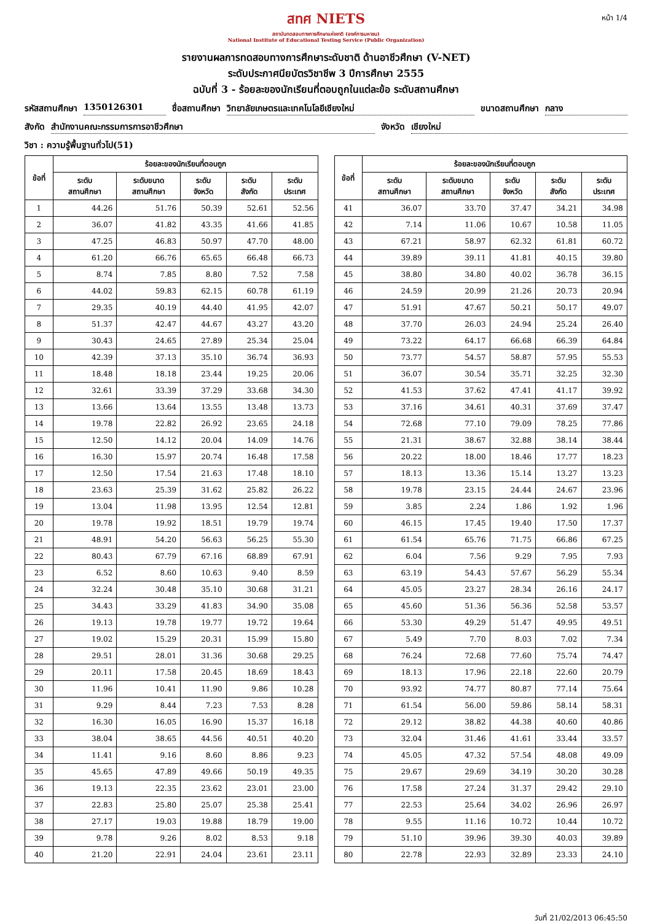หน้า 1/4
สทศ NIETS
สถาบันทดสอบทางการศึกษาแห่งชาติ (องค์การมหาชน)
National Institute of Educational Testing Service (Public Organization)
รายงานผลการทดสอบทางการศึกษาระดับชาติ ด้านอาชีวศึกษา (V-NET)
ระดับประกาศนียบัตรวิชาชีพ 3 ปีการศึกษา 2555
ฉบับที่ 3 - ร้อยละของนักเรียนที่ตอบถูกในแต่ละข้อ ระดับสถานศึกษา
รหัสสถานศึกษา 1350126301 ชื่อสถานศึกษา วิทยาลัยเกษตรและเทคโนโลยีเชียงใหม่ ขนาดสถานศึกษา กลาง
สังกัด สำนักงานคณะกรรมการการอาชีวศึกษา จังหวัด เชียงใหม่
วิชา : ความรู้พื้นฐานทั่วไป(51)
| ข้อที่ | ร้อยละของนักเรียนที่ตอบถูก | | | | |
| --- | --- | --- | --- | --- | --- |
| | ระดับ สถานศึกษา | ระดับขนาด สถานศึกษา | ระดับ จังหวัด | ระดับ สังกัด | ระดับ ประเทศ |
| 1 | 44.26 | 51.76 | 50.39 | 52.61 | 52.56 |
| 2 | 36.07 | 41.82 | 43.35 | 41.66 | 41.85 |
| 3 | 47.25 | 46.83 | 50.97 | 47.70 | 48.00 |
| 4 | 61.20 | 66.76 | 65.65 | 66.48 | 66.73 |
| 5 | 8.74 | 7.85 | 8.80 | 7.52 | 7.58 |
| 6 | 44.02 | 59.83 | 62.15 | 60.78 | 61.19 |
| 7 | 29.35 | 40.19 | 44.40 | 41.95 | 42.07 |
| 8 | 51.37 | 42.47 | 44.67 | 43.27 | 43.20 |
| 9 | 30.43 | 24.65 | 27.89 | 25.34 | 25.04 |
| 10 | 42.39 | 37.13 | 35.10 | 36.74 | 36.93 |
| 11 | 18.48 | 18.18 | 23.44 | 19.25 | 20.06 |
| 12 | 32.61 | 33.39 | 37.29 | 33.68 | 34.30 |
| 13 | 13.66 | 13.64 | 13.55 | 13.48 | 13.73 |
| 14 | 19.78 | 22.82 | 26.92 | 23.65 | 24.18 |
| 15 | 12.50 | 14.12 | 20.04 | 14.09 | 14.76 |
| 16 | 16.30 | 15.97 | 20.74 | 16.48 | 17.58 |
| 17 | 12.50 | 17.54 | 21.63 | 17.48 | 18.10 |
| 18 | 23.63 | 25.39 | 31.62 | 25.82 | 26.22 |
| 19 | 13.04 | 11.98 | 13.95 | 12.54 | 12.81 |
| 20 | 19.78 | 19.92 | 18.51 | 19.79 | 19.74 |
| 21 | 48.91 | 54.20 | 56.63 | 56.25 | 55.30 |
| 22 | 80.43 | 67.79 | 67.16 | 68.89 | 67.91 |
| 23 | 6.52 | 8.60 | 10.63 | 9.40 | 8.59 |
| 24 | 32.24 | 30.48 | 35.10 | 30.68 | 31.21 |
| 25 | 34.43 | 33.29 | 41.83 | 34.90 | 35.08 |
| 26 | 19.13 | 19.78 | 19.77 | 19.72 | 19.64 |
| 27 | 19.02 | 15.29 | 20.31 | 15.99 | 15.80 |
| 28 | 29.51 | 28.01 | 31.36 | 30.68 | 29.25 |
| 29 | 20.11 | 17.58 | 20.45 | 18.69 | 18.43 |
| 30 | 11.96 | 10.41 | 11.90 | 9.86 | 10.28 |
| 31 | 9.29 | 8.44 | 7.23 | 7.53 | 8.28 |
| 32 | 16.30 | 16.05 | 16.90 | 15.37 | 16.18 |
| 33 | 38.04 | 38.65 | 44.56 | 40.51 | 40.20 |
| 34 | 11.41 | 9.16 | 8.60 | 8.86 | 9.23 |
| 35 | 45.65 | 47.89 | 49.66 | 50.19 | 49.35 |
| 36 | 19.13 | 22.35 | 23.62 | 23.01 | 23.00 |
| 37 | 22.83 | 25.80 | 25.07 | 25.38 | 25.41 |
| 38 | 27.17 | 19.03 | 19.88 | 18.79 | 19.00 |
| 39 | 9.78 | 9.26 | 8.02 | 8.53 | 9.18 |
| 40 | 21.20 | 22.91 | 24.04 | 23.61 | 23.11 |
| ข้อที่ | ร้อยละของนักเรียนที่ตอบถูก | | | | |
| --- | --- | --- | --- | --- | --- |
| | ระดับ สถานศึกษา | ระดับขนาด สถานศึกษา | ระดับ จังหวัด | ระดับ สังกัด | ระดับ ประเทศ |
| 41 | 36.07 | 33.70 | 37.47 | 34.21 | 34.98 |
| 42 | 7.14 | 11.06 | 10.67 | 10.58 | 11.05 |
| 43 | 67.21 | 58.97 | 62.32 | 61.81 | 60.72 |
| 44 | 39.89 | 39.11 | 41.81 | 40.15 | 39.80 |
| 45 | 38.80 | 34.80 | 40.02 | 36.78 | 36.15 |
| 46 | 24.59 | 20.99 | 21.26 | 20.73 | 20.94 |
| 47 | 51.91 | 47.67 | 50.21 | 50.17 | 49.07 |
| 48 | 37.70 | 26.03 | 24.94 | 25.24 | 26.40 |
| 49 | 73.22 | 64.17 | 66.68 | 66.39 | 64.84 |
| 50 | 73.77 | 54.57 | 58.87 | 57.95 | 55.53 |
| 51 | 36.07 | 30.54 | 35.71 | 32.25 | 32.30 |
| 52 | 41.53 | 37.62 | 47.41 | 41.17 | 39.92 |
| 53 | 37.16 | 34.61 | 40.31 | 37.69 | 37.47 |
| 54 | 72.68 | 77.10 | 79.09 | 78.25 | 77.86 |
| 55 | 21.31 | 38.67 | 32.88 | 38.14 | 38.44 |
| 56 | 20.22 | 18.00 | 18.46 | 17.77 | 18.23 |
| 57 | 18.13 | 13.36 | 15.14 | 13.27 | 13.23 |
| 58 | 19.78 | 23.15 | 24.44 | 24.67 | 23.96 |
| 59 | 3.85 | 2.24 | 1.86 | 1.92 | 1.96 |
| 60 | 46.15 | 17.45 | 19.40 | 17.50 | 17.37 |
| 61 | 61.54 | 65.76 | 71.75 | 66.86 | 67.25 |
| 62 | 6.04 | 7.56 | 9.29 | 7.95 | 7.93 |
| 63 | 63.19 | 54.43 | 57.67 | 56.29 | 55.34 |
| 64 | 45.05 | 23.27 | 28.34 | 26.16 | 24.17 |
| 65 | 45.60 | 51.36 | 56.36 | 52.58 | 53.57 |
| 66 | 53.30 | 49.29 | 51.47 | 49.95 | 49.51 |
| 67 | 5.49 | 7.70 | 8.03 | 7.02 | 7.34 |
| 68 | 76.24 | 72.68 | 77.60 | 75.74 | 74.47 |
| 69 | 18.13 | 17.96 | 22.18 | 22.60 | 20.79 |
| 70 | 93.92 | 74.77 | 80.87 | 77.14 | 75.64 |
| 71 | 61.54 | 56.00 | 59.86 | 58.14 | 58.31 |
| 72 | 29.12 | 38.82 | 44.38 | 40.60 | 40.86 |
| 73 | 32.04 | 31.46 | 41.61 | 33.44 | 33.57 |
| 74 | 45.05 | 47.32 | 57.54 | 48.08 | 49.09 |
| 75 | 29.67 | 29.69 | 34.19 | 30.20 | 30.28 |
| 76 | 17.58 | 27.24 | 31.37 | 29.42 | 29.10 |
| 77 | 22.53 | 25.64 | 34.02 | 26.96 | 26.97 |
| 78 | 9.55 | 11.16 | 10.72 | 10.44 | 10.72 |
| 79 | 51.10 | 39.96 | 39.30 | 40.03 | 39.89 |
| 80 | 22.78 | 22.93 | 32.89 | 23.33 | 24.10 |
วันที่ 21/02/2013 06:45:50